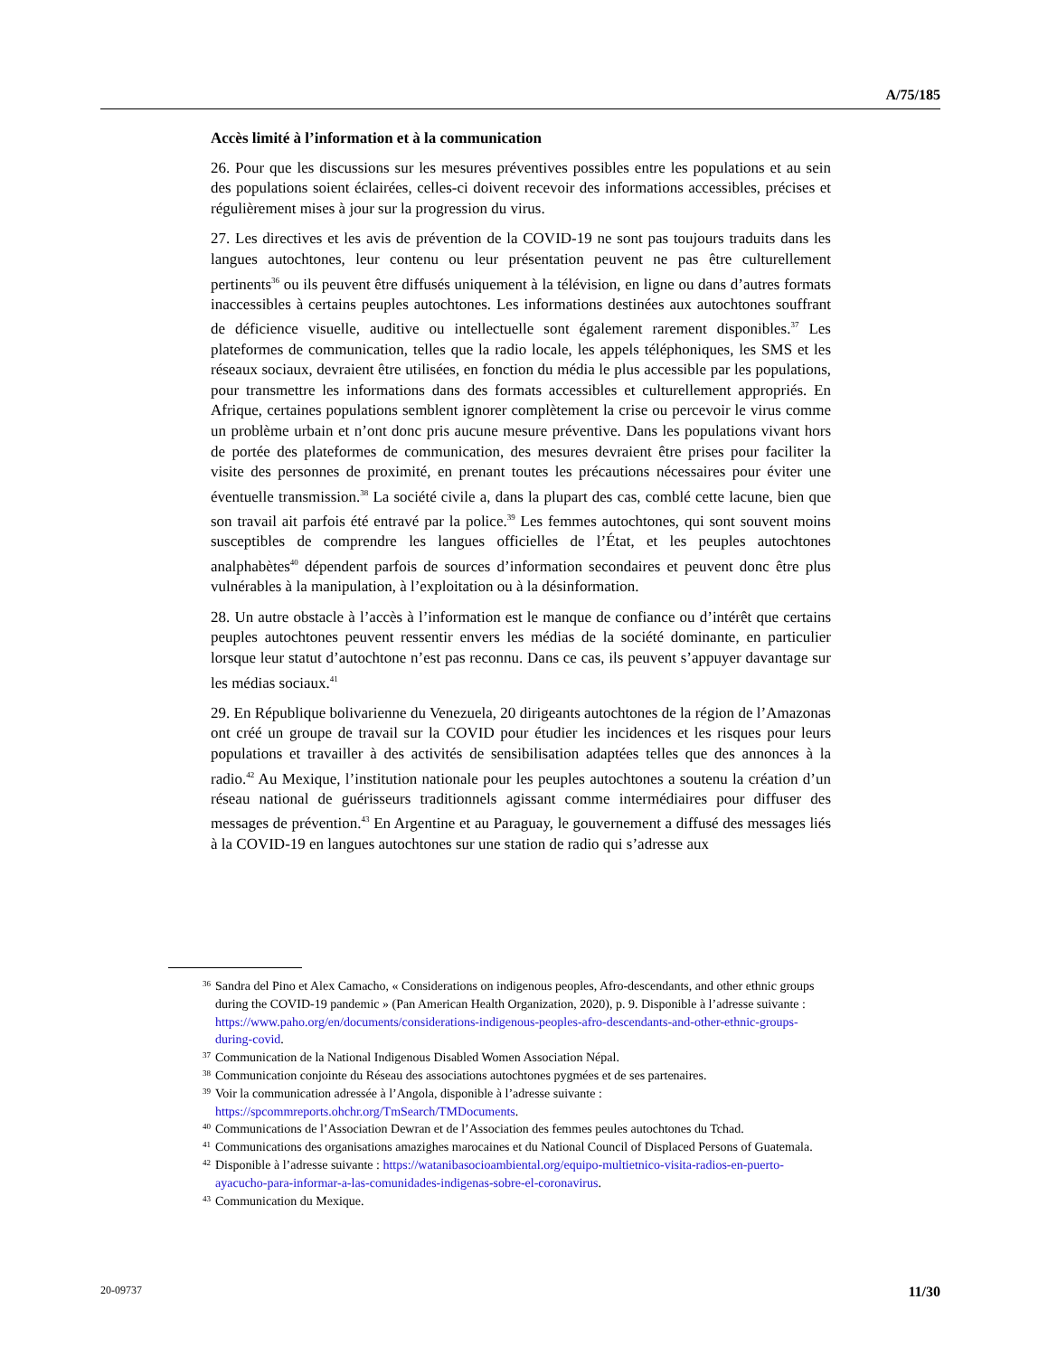A/75/185
Accès limité à l’information et à la communication
26. Pour que les discussions sur les mesures préventives possibles entre les populations et au sein des populations soient éclairées, celles-ci doivent recevoir des informations accessibles, précises et régulièrement mises à jour sur la progression du virus.
27. Les directives et les avis de prévention de la COVID-19 ne sont pas toujours traduits dans les langues autochtones, leur contenu ou leur présentation peuvent ne pas être culturellement pertinents<sup>36</sup> ou ils peuvent être diffusés uniquement à la télévision, en ligne ou dans d’autres formats inaccessibles à certains peuples autochtones. Les informations destinées aux autochtones souffrant de déficience visuelle, auditive ou intellectuelle sont également rarement disponibles.<sup>37</sup> Les plateformes de communication, telles que la radio locale, les appels téléphoniques, les SMS et les réseaux sociaux, devraient être utilisées, en fonction du média le plus accessible par les populations, pour transmettre les informations dans des formats accessibles et culturellement appropriés. En Afrique, certaines populations semblent ignorer complètement la crise ou percevoir le virus comme un problème urbain et n’ont donc pris aucune mesure préventive. Dans les populations vivant hors de portée des plateformes de communication, des mesures devraient être prises pour faciliter la visite des personnes de proximité, en prenant toutes les précautions nécessaires pour éviter une éventuelle transmission.<sup>38</sup> La société civile a, dans la plupart des cas, comblé cette lacune, bien que son travail ait parfois été entravé par la police.<sup>39</sup> Les femmes autochtones, qui sont souvent moins susceptibles de comprendre les langues officielles de l’État, et les peuples autochtones analphabètes<sup>40</sup> dépendent parfois de sources d’information secondaires et peuvent donc être plus vulnérables à la manipulation, à l’exploitation ou à la désinformation.
28. Un autre obstacle à l’accès à l’information est le manque de confiance ou d’intérêt que certains peuples autochtones peuvent ressentir envers les médias de la société dominante, en particulier lorsque leur statut d’autochtone n’est pas reconnu. Dans ce cas, ils peuvent s’appuyer davantage sur les médias sociaux.<sup>41</sup>
29. En République bolivarienne du Venezuela, 20 dirigeants autochtones de la région de l’Amazonas ont créé un groupe de travail sur la COVID pour étudier les incidences et les risques pour leurs populations et travailler à des activités de sensibilisation adaptées telles que des annonces à la radio.<sup>42</sup> Au Mexique, l’institution nationale pour les peuples autochtones a soutenu la création d’un réseau national de guérisseurs traditionnels agissant comme intermédiaires pour diffuser des messages de prévention.<sup>43</sup> En Argentine et au Paraguay, le gouvernement a diffusé des messages liés à la COVID-19 en langues autochtones sur une station de radio qui s’adresse aux
36 Sandra del Pino et Alex Camacho, « Considerations on indigenous peoples, Afro-descendants, and other ethnic groups during the COVID-19 pandemic » (Pan American Health Organization, 2020), p. 9. Disponible à l’adresse suivante : https://www.paho.org/en/documents/considerations-indigenous-peoples-afro-descendants-and-other-ethnic-groups-during-covid.
37 Communication de la National Indigenous Disabled Women Association Népal.
38 Communication conjointe du Réseau des associations autochtones pygmées et de ses partenaires.
39 Voir la communication adressée à l’Angola, disponible à l’adresse suivante : https://spcommreports.ohchr.org/TmSearch/TMDocuments.
40 Communications de l’Association Dewran et de l’Association des femmes peules autochtones du Tchad.
41 Communications des organisations amazighes marocaines et du National Council of Displaced Persons of Guatemala.
42 Disponible à l’adresse suivante : https://watanibasocioambiental.org/equipo-multietnico-visita-radios-en-puerto-ayacucho-para-informar-a-las-comunidades-indigenas-sobre-el-coronavirus.
43 Communication du Mexique.
20-09737 11/30